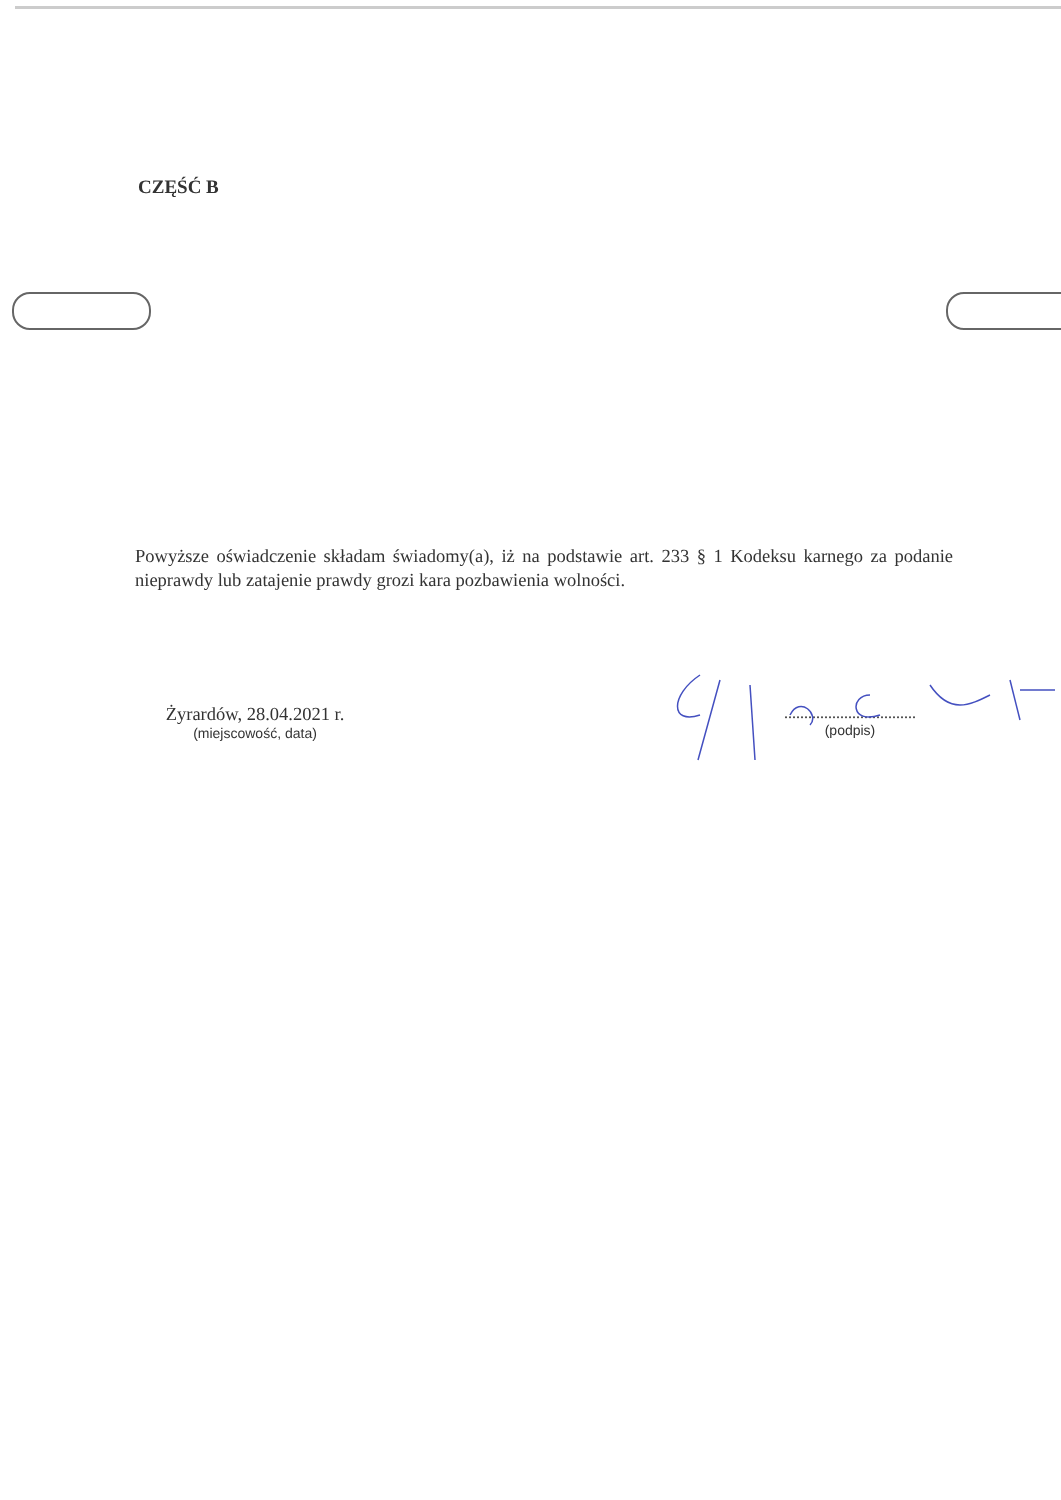CZĘŚĆ B
Powyższe oświadczenie składam świadomy(a), iż na podstawie art. 233 § 1 Kodeksu karnego za podanie nieprawdy lub zatajenie prawdy grozi kara pozbawienia wolności.
Żyrardów, 28.04.2021 r.
(miejscowość, data)
.................................
(podpis)